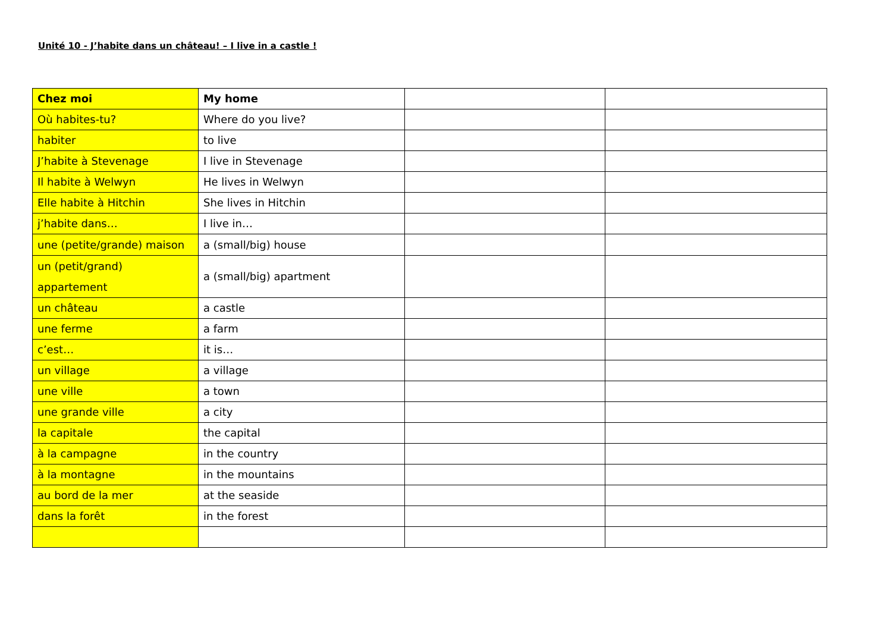Unité 10 - J’habite dans un château! – I live in a castle !
| Chez moi | My home | | |
| --- | --- | --- | --- |
| Où habites-tu? | Where do you live? | | |
| habiter | to live | | |
| J’habite à Stevenage | I live in Stevenage | | |
| Il habite à Welwyn | He lives in Welwyn | | |
| Elle habite à Hitchin | She lives in Hitchin | | |
| j’habite dans… | I live in… | | |
| une (petite/grande) maison | a (small/big) house | | |
| un (petit/grand) appartement | a (small/big) apartment | | |
| un château | a castle | | |
| une ferme | a farm | | |
| c’est… | it is… | | |
| un village | a village | | |
| une ville | a town | | |
| une grande ville | a city | | |
| la capitale | the capital | | |
| à la campagne | in the country | | |
| à la montagne | in the mountains | | |
| au bord de la mer | at the seaside | | |
| dans la forêt | in the forest | | |